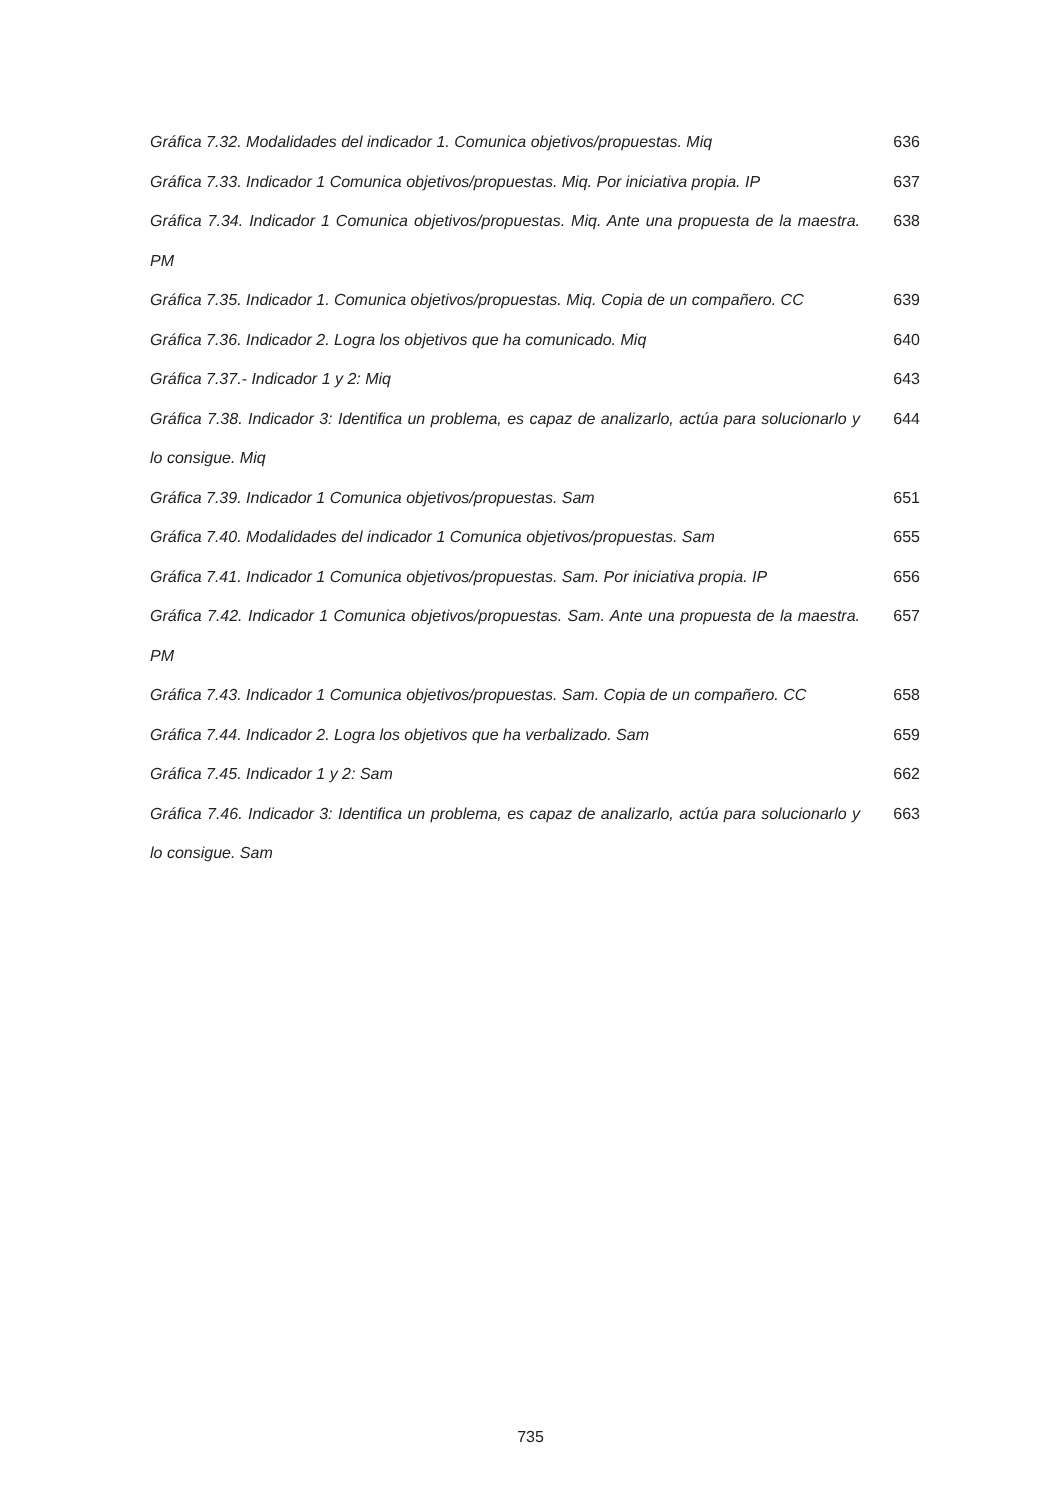Gráfica 7.32. Modalidades del indicador 1. Comunica objetivos/propuestas. Miq
636
Gráfica 7.33. Indicador 1 Comunica objetivos/propuestas. Miq. Por iniciativa propia. IP
637
Gráfica 7.34. Indicador 1 Comunica objetivos/propuestas. Miq. Ante una propuesta de la maestra. PM
638
Gráfica 7.35. Indicador 1. Comunica objetivos/propuestas. Miq. Copia de un compañero. CC
639
Gráfica 7.36. Indicador 2. Logra los objetivos que ha comunicado. Miq 640
Gráfica 7.37.- Indicador 1 y 2: Miq 643
Gráfica 7.38. Indicador 3: Identifica un problema, es capaz de analizarlo, actúa para solucionarlo y lo consigue. Miq
644
Gráfica 7.39. Indicador 1 Comunica objetivos/propuestas. Sam 651
Gráfica 7.40. Modalidades del indicador 1 Comunica objetivos/propuestas. Sam
655
Gráfica 7.41. Indicador 1 Comunica objetivos/propuestas. Sam. Por iniciativa propia. IP
656
Gráfica 7.42. Indicador 1 Comunica objetivos/propuestas. Sam. Ante una propuesta de la maestra. PM
657
Gráfica 7.43. Indicador 1 Comunica objetivos/propuestas. Sam. Copia de un compañero. CC
658
Gráfica 7.44. Indicador 2. Logra los objetivos que ha verbalizado. Sam 659
Gráfica 7.45. Indicador 1 y 2: Sam 662
Gráfica 7.46. Indicador 3: Identifica un problema, es capaz de analizarlo, actúa para solucionarlo y lo consigue. Sam
663
735